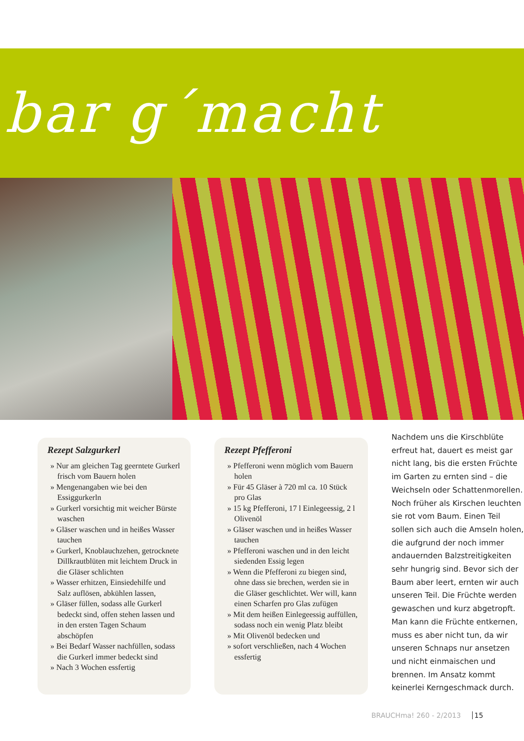bar g´macht
Rezept Salzgurkerl
» Nur am gleichen Tag geerntete Gurkerl frisch vom Bauern holen
» Mengenangaben wie bei den Essiggurkerln
» Gurkerl vorsichtig mit weicher Bürste waschen
» Gläser waschen und in heißes Wasser tauchen
» Gurkerl, Knoblauchzehen, getrocknete Dillkrautblüten mit leichtem Druck in die Gläser schlichten
» Wasser erhitzen, Einsiedehilfe und Salz auflösen, abkühlen lassen,
» Gläser füllen, sodass alle Gurkerl bedeckt sind, offen stehen lassen und in den ersten Tagen Schaum abschöpfen
» Bei Bedarf Wasser nachfüllen, sodass die Gurkerl immer bedeckt sind
» Nach 3 Wochen essfertig
Rezept Pfefferoni
» Pfefferoni wenn möglich vom Bauern holen
» Für 45 Gläser à 720 ml ca. 10 Stück pro Glas
» 15 kg Pfefferoni, 17 l Einlegeessig, 2 l Olivenöl
» Gläser waschen und in heißes Wasser tauchen
» Pfefferoni waschen und in den leicht siedenden Essig legen
» Wenn die Pfefferoni zu biegen sind, ohne dass sie brechen, werden sie in die Gläser geschlichtet. Wer will, kann einen Scharfen pro Glas zufügen
» Mit dem heißen Einlegeessig auffüllen, sodass noch ein wenig Platz bleibt
» Mit Olivenöl bedecken und
» sofort verschließen, nach 4 Wochen essfertig
Nachdem uns die Kirschblüte erfreut hat, dauert es meist gar nicht lang, bis die ersten Früchte im Garten zu ernten sind – die Weichseln oder Schattenmorellen. Noch früher als Kirschen leuchten sie rot vom Baum. Einen Teil sollen sich auch die Amseln holen, die aufgrund der noch immer andauernden Balzstreitigkeiten sehr hungrig sind. Bevor sich der Baum aber leert, ernten wir auch unseren Teil. Die Früchte werden gewaschen und kurz abgetropft. Man kann die Früchte entkernen, muss es aber nicht tun, da wir unseren Schnaps nur ansetzen und nicht einmaischen und brennen. Im Ansatz kommt keinerlei Kerngeschmack durch.
BRAUCHma! 260 - 2/2013 15